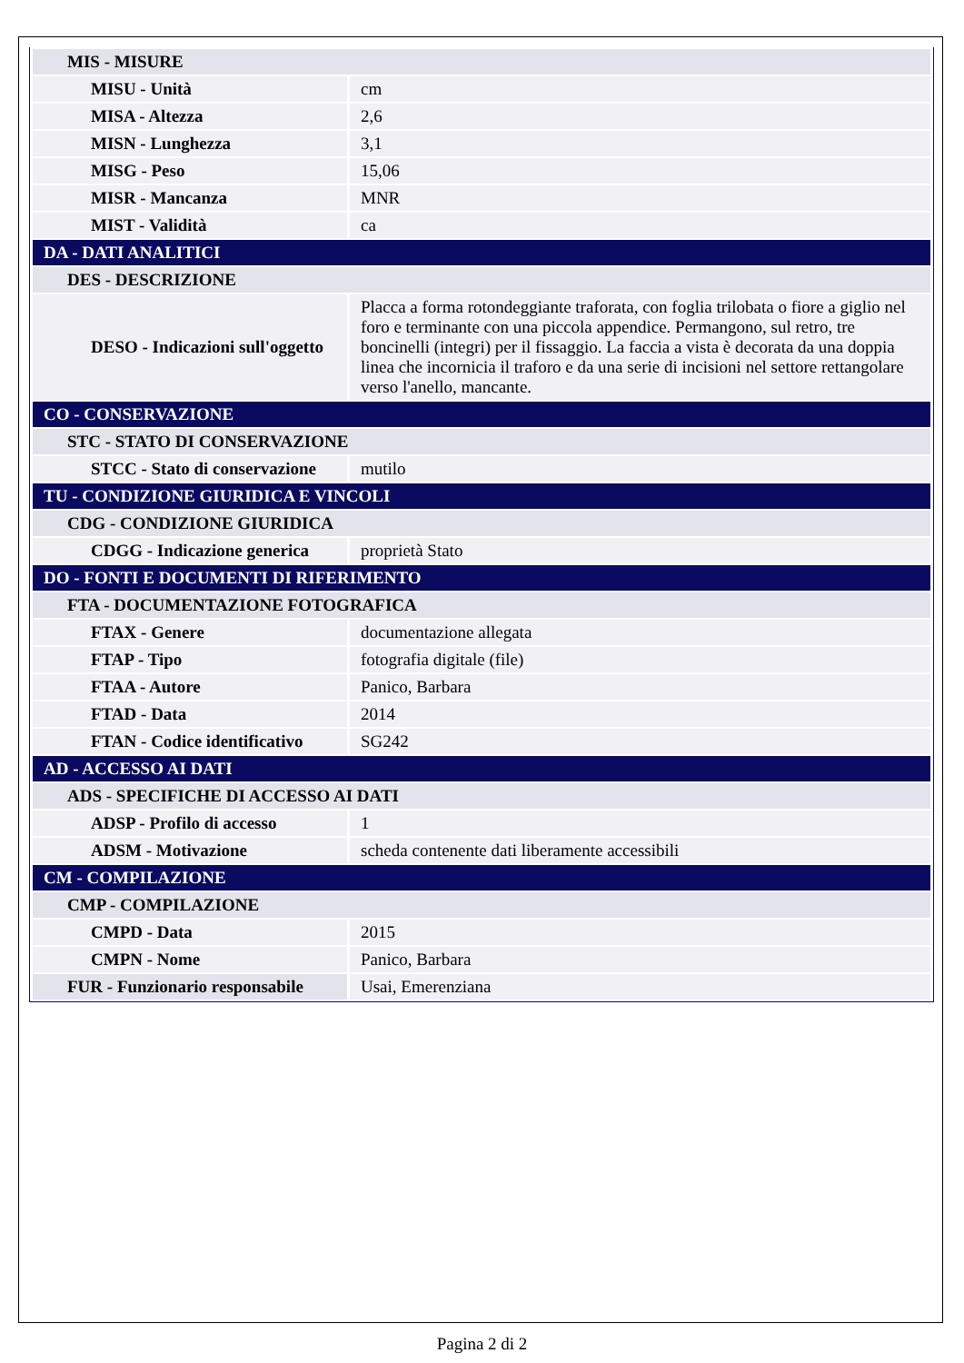| MIS - MISURE | |
| MISU - Unità | cm |
| MISA - Altezza | 2,6 |
| MISN - Lunghezza | 3,1 |
| MISG - Peso | 15,06 |
| MISR - Mancanza | MNR |
| MIST - Validità | ca |
| DA - DATI ANALITICI | |
| DES - DESCRIZIONE | |
| DESO - Indicazioni sull'oggetto | Placca a forma rotondeggiante traforata, con foglia trilobata o fiore a giglio nel foro e terminante con una piccola appendice. Permangono, sul retro, tre boncinelli (integri) per il fissaggio. La faccia a vista è decorata da una doppia linea che incornicia il traforo e da una serie di incisioni nel settore rettangolare verso l'anello, mancante. |
| CO - CONSERVAZIONE | |
| STC - STATO DI CONSERVAZIONE | |
| STCC - Stato di conservazione | mutilo |
| TU - CONDIZIONE GIURIDICA E VINCOLI | |
| CDG - CONDIZIONE GIURIDICA | |
| CDGG - Indicazione generica | proprietà Stato |
| DO - FONTI E DOCUMENTI DI RIFERIMENTO | |
| FTA - DOCUMENTAZIONE FOTOGRAFICA | |
| FTAX - Genere | documentazione allegata |
| FTAP - Tipo | fotografia digitale (file) |
| FTAA - Autore | Panico, Barbara |
| FTAD - Data | 2014 |
| FTAN - Codice identificativo | SG242 |
| AD - ACCESSO AI DATI | |
| ADS - SPECIFICHE DI ACCESSO AI DATI | |
| ADSP - Profilo di accesso | 1 |
| ADSM - Motivazione | scheda contenente dati liberamente accessibili |
| CM - COMPILAZIONE | |
| CMP - COMPILAZIONE | |
| CMPD - Data | 2015 |
| CMPN - Nome | Panico, Barbara |
| FUR - Funzionario responsabile | Usai, Emerenziana |
Pagina 2 di 2